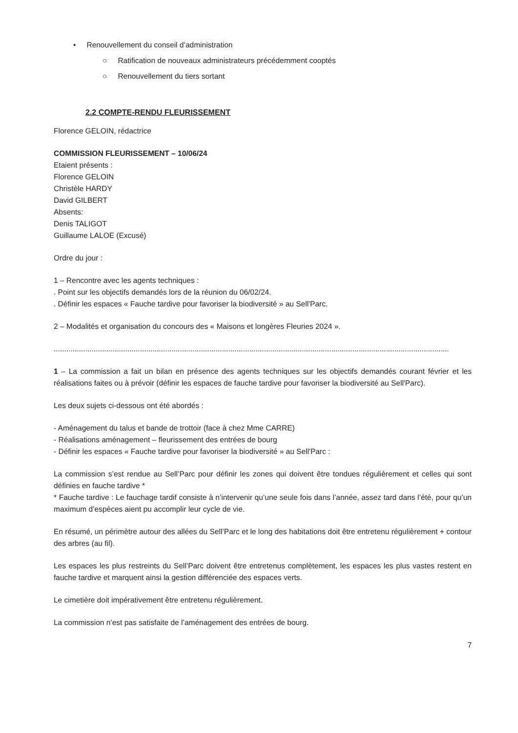• Renouvellement du conseil d’administration
○ Ratification de nouveaux administrateurs précédemment cooptés
○ Renouvellement du tiers sortant
2.2 COMPTE-RENDU FLEURISSEMENT
Florence GELOIN, rédactrice
COMMISSION FLEURISSEMENT – 10/06/24
Etaient présents :
Florence GELOIN
Christèle HARDY
David GILBERT
Absents:
Denis TALIGOT
Guillaume LALOE (Excusé)
Ordre du jour :
1 – Rencontre avec les agents techniques :
. Point sur les objectifs demandés lors de la réunion du 06/02/24.
. Définir les espaces « Fauche tardive pour favoriser la biodiversité » au Sell'Parc.
2 – Modalités et organisation du concours des « Maisons et longères Fleuries 2024 ».
............................................................................................................................................................................................
1 – La commission a fait un bilan en présence des agents techniques sur les objectifs demandés courant février et les réalisations faites ou à prévoir (définir les espaces de fauche tardive pour favoriser la biodiversité au Sell'Parc).
Les deux sujets ci-dessous ont été abordés :
- Aménagement du talus et bande de trottoir (face à chez Mme CARRE)
- Réalisations aménagement – fleurissement des entrées de bourg
- Définir les espaces « Fauche tardive pour favoriser la biodiversité » au Sell'Parc :
La commission s’est rendue au Sell’Parc pour définir les zones qui doivent être tondues régulièrement et celles qui sont définies en fauche tardive *
* Fauche tardive : Le fauchage tardif consiste à n’intervenir qu’une seule fois dans l’année, assez tard dans l’été, pour qu’un maximum d’espèces aient pu accomplir leur cycle de vie.
En résumé, un périmètre autour des allées du Sell’Parc et le long des habitations doit être entretenu régulièrement + contour des arbres (au fil).
Les espaces les plus restreints du Sell’Parc doivent être entretenus complètement, les espaces les plus vastes restent en fauche tardive et marquent ainsi la gestion différenciée des espaces verts.
Le cimetière doit impérativement être entretenu régulièrement.
La commission n’est pas satisfaite de l’aménagement des entrées de bourg.
7